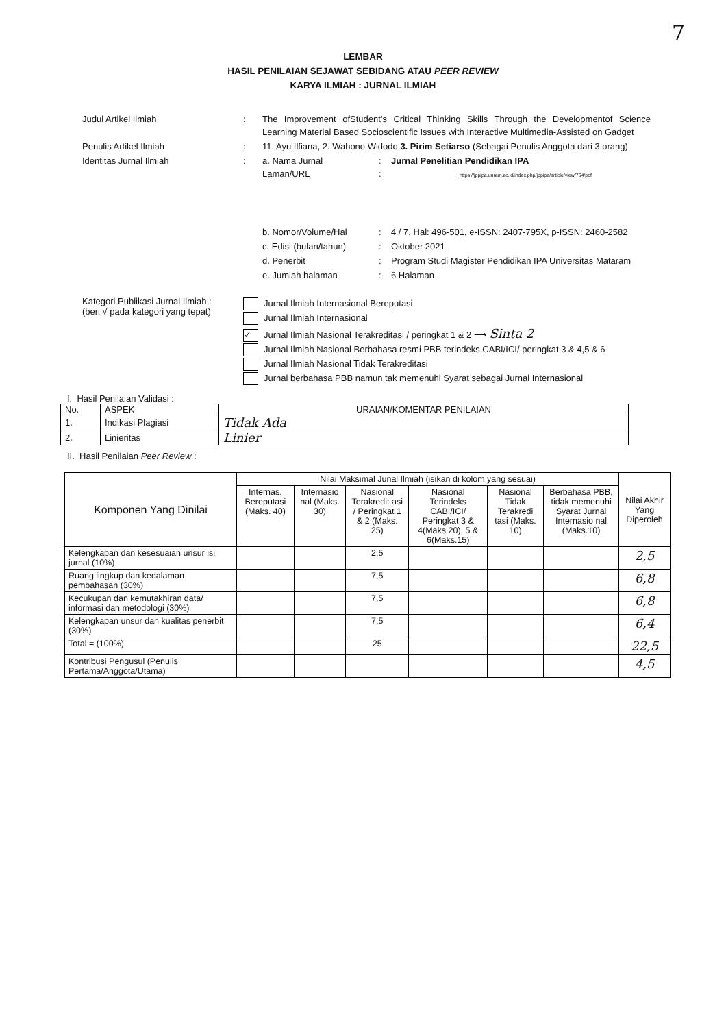7
LEMBAR
HASIL PENILAIAN SEJAWAT SEBIDANG ATAU PEER REVIEW
KARYA ILMIAH : JURNAL ILMIAH
| Judul Artikel Ilmiah | : | The Improvement ofStudent’s Critical Thinking Skills Through the Developmentof Science Learning Material Based Socioscientific Issues with Interactive Multimedia-Assisted on Gadget | | |
| Penulis Artikel Ilmiah | : | 11. Ayu Ilfiana, 2. Wahono Widodo 3. Pirim Setiarso (Sebagai Penulis Anggota dari 3 orang) | | |
| Identitas Jurnal Ilmiah | : | a. Nama Jurnal Laman/URL | : : | Jurnal Penelitian Pendidikan IPA https://jppipa.unram.ac.id/index.php/jppipa/article/view/764/pdf |
| | | b. Nomor/Volume/Hal | : | 4 / 7, Hal: 496-501, e-ISSN: 2407-795X, p-ISSN: 2460-2582 |
| | | c. Edisi (bulan/tahun) | : | Oktober 2021 |
| | | d. Penerbit | : | Program Studi Magister Pendidikan IPA Universitas Mataram |
| | | e. Jumlah halaman | : | 6 Halaman |
Kategori Publikasi Jurnal Ilmiah :
(beri √ pada kategori yang tepat)
Jurnal Ilmiah Internasional Bereputasi
Jurnal Ilmiah Internasional
✓ Jurnal Ilmiah Nasional Terakreditasi / peringkat 1 & 2 ⟶ Sinta 2
Jurnal Ilmiah Nasional Berbahasa resmi PBB terindeks CABI/ICI/ peringkat 3 & 4,5 & 6
Jurnal Ilmiah Nasional Tidak Terakreditasi
Jurnal berbahasa PBB namun tak memenuhi Syarat sebagai Jurnal Internasional
I. Hasil Penilaian Validasi :
| No. | ASPEK | URAIAN/KOMENTAR PENILAIAN |
| --- | --- | --- |
| 1. | Indikasi Plagiasi | Tidak Ada |
| 2. | Linieritas | Linier |
II. Hasil Penilaian Peer Review :
| Komponen Yang Dinilai | Nilai Maksimal Junal Ilmiah (isikan di kolom yang sesuai) | | | | | | Nilai Akhir Yang Diperoleh |
| --- | --- | --- | --- | --- | --- | --- | --- |
| | Internas. Bereputasi (Maks. 40) | Internasio nal (Maks. 30) | Nasional Terakredit asi / Peringkat 1 & 2 (Maks. 25) | Nasional Terindeks CABI/ICI/ Peringkat 3 & 4(Maks.20), 5 & 6(Maks.15) | Nasional Tidak Terakredi tasi (Maks. 10) | Berbahasa PBB, tidak memenuhi Syarat Jurnal Internasio nal (Maks.10) | |
| Kelengkapan dan kesesuaian unsur isi jurnal (10%) | | | 2,5 | | | | 2,5 |
| Ruang lingkup dan kedalaman pembahasan (30%) | | | 7,5 | | | | 6,8 |
| Kecukupan dan kemutakhiran data/ informasi dan metodologi (30%) | | | 7,5 | | | | 6,8 |
| Kelengkapan unsur dan kualitas penerbit (30%) | | | 7,5 | | | | 6,4 |
| Total = (100%) | | | 25 | | | | 22,5 |
| Kontribusi Pengusul (Penulis Pertama/Anggota/Utama) | | | | | | | 4,5 |